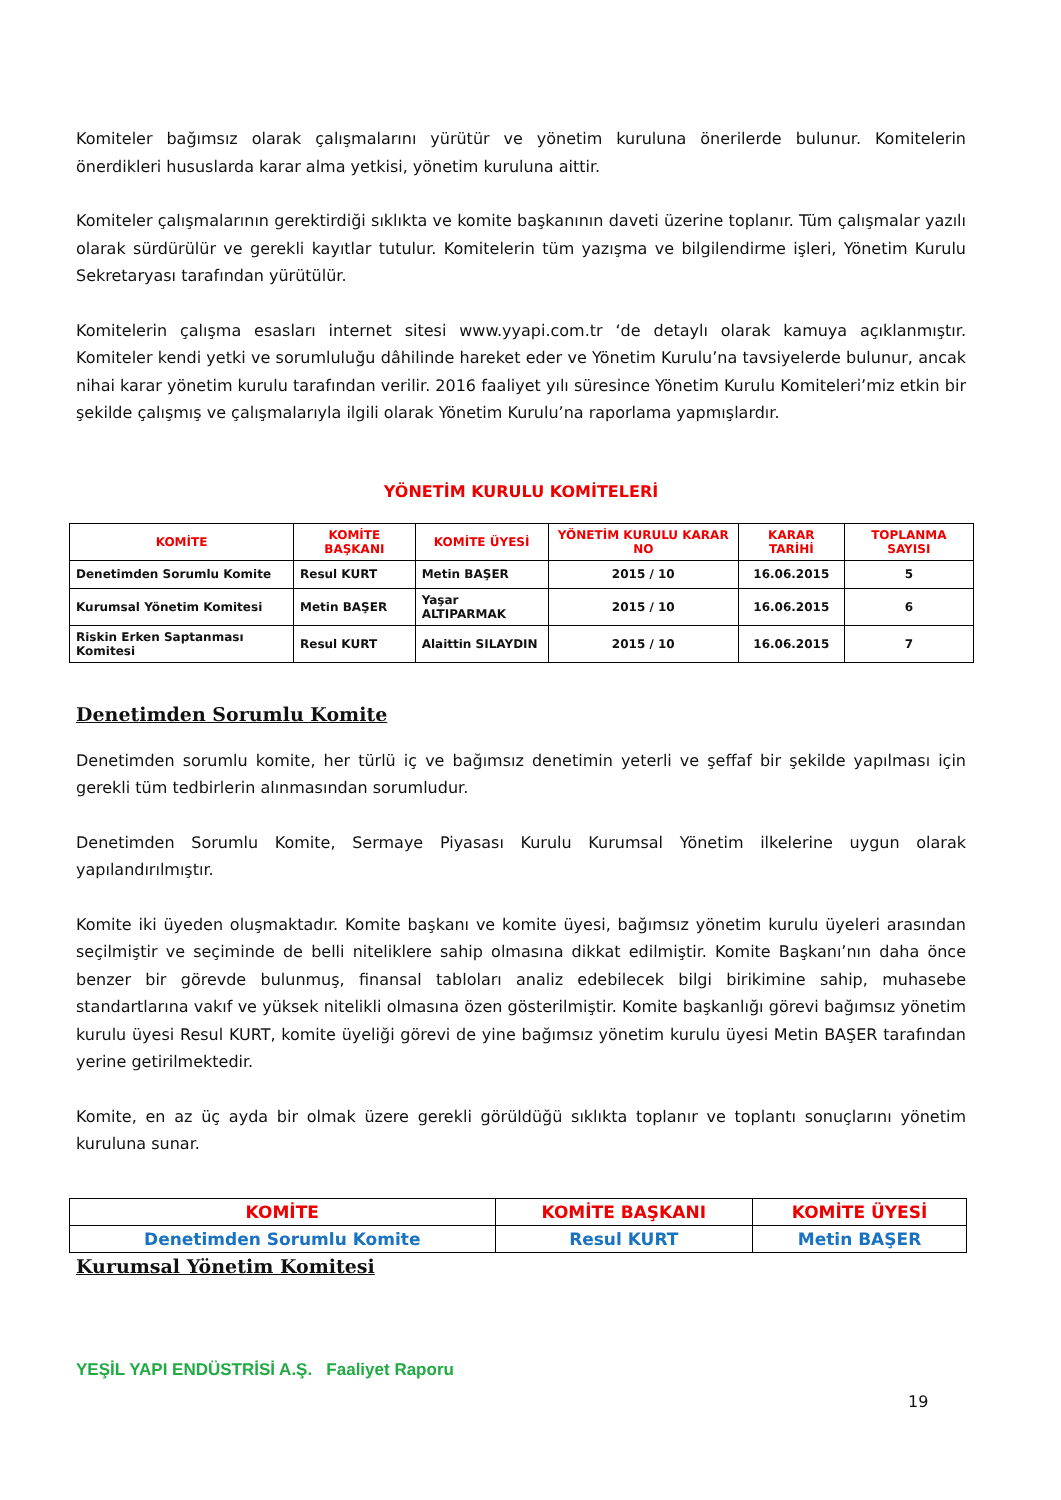Komiteler bağımsız olarak çalışmalarını yürütür ve yönetim kuruluna önerilerde bulunur. Komitelerin önerdikleri hususlarda karar alma yetkisi, yönetim kuruluna aittir.
Komiteler çalışmalarının gerektirdiği sıklıkta ve komite başkanının daveti üzerine toplanır. Tüm çalışmalar yazılı olarak sürdürülür ve gerekli kayıtlar tutulur. Komitelerin tüm yazışma ve bilgilendirme işleri, Yönetim Kurulu Sekretaryası tarafından yürütülür.
Komitelerin çalışma esasları internet sitesi www.yyapi.com.tr ‘de detaylı olarak kamuya açıklanmıştır. Komiteler kendi yetki ve sorumluluğu dâhilinde hareket eder ve Yönetim Kurulu’na tavsiyelerde bulunur, ancak nihai karar yönetim kurulu tarafından verilir. 2016 faaliyet yılı süresince Yönetim Kurulu Komiteleri’miz etkin bir şekilde çalışmış ve çalışmalarıyla ilgili olarak Yönetim Kurulu’na raporlama yapmışlardır.
YÖNETİM KURULU KOMİTELERİ
| KOMİTE | KOMİTE BAŞKANI | KOMİTE ÜYESİ | YÖNETİM KURULU KARAR NO | KARAR TARİHİ | TOPLANMA SAYISI |
| --- | --- | --- | --- | --- | --- |
| Denetimden Sorumlu Komite | Resul KURT | Metin BAŞER | 2015 / 10 | 16.06.2015 | 5 |
| Kurumsal Yönetim Komitesi | Metin BAŞER | Yaşar ALTIPARMAK | 2015 / 10 | 16.06.2015 | 6 |
| Riskin Erken Saptanması Komitesi | Resul KURT | Alaittin SILAYDIN | 2015 / 10 | 16.06.2015 | 7 |
Denetimden Sorumlu Komite
Denetimden sorumlu komite, her türlü iç ve bağımsız denetimin yeterli ve şeffaf bir şekilde yapılması için gerekli tüm tedbirlerin alınmasından sorumludur.
Denetimden Sorumlu Komite, Sermaye Piyasası Kurulu Kurumsal Yönetim ilkelerine uygun olarak yapılandırılmıştır.
Komite iki üyeden oluşmaktadır. Komite başkanı ve komite üyesi, bağımsız yönetim kurulu üyeleri arasından seçilmiştir ve seçiminde de belli niteliklere sahip olmasına dikkat edilmiştir. Komite Başkanı’nın daha önce benzer bir görevde bulunmuş, finansal tabloları analiz edebilecek bilgi birikimine sahip, muhasebe standartlarına vakıf ve yüksek nitelikli olmasına özen gösterilmiştir. Komite başkanlığı görevi bağımsız yönetim kurulu üyesi Resul KURT, komite üyeliği görevi de yine bağımsız yönetim kurulu üyesi Metin BAŞER tarafından yerine getirilmektedir.
Komite, en az üç ayda bir olmak üzere gerekli görüldüğü sıklıkta toplanır ve toplantı sonuçlarını yönetim kuruluna sunar.
| KOMİTE | KOMİTE BAŞKANI | KOMİTE ÜYESİ |
| --- | --- | --- |
| Denetimden Sorumlu Komite | Resul KURT | Metin BAŞER |
Kurumsal Yönetim Komitesi
YEŞİL YAPI ENDÜSTRİSİ A.Ş. Faaliyet Raporu
19